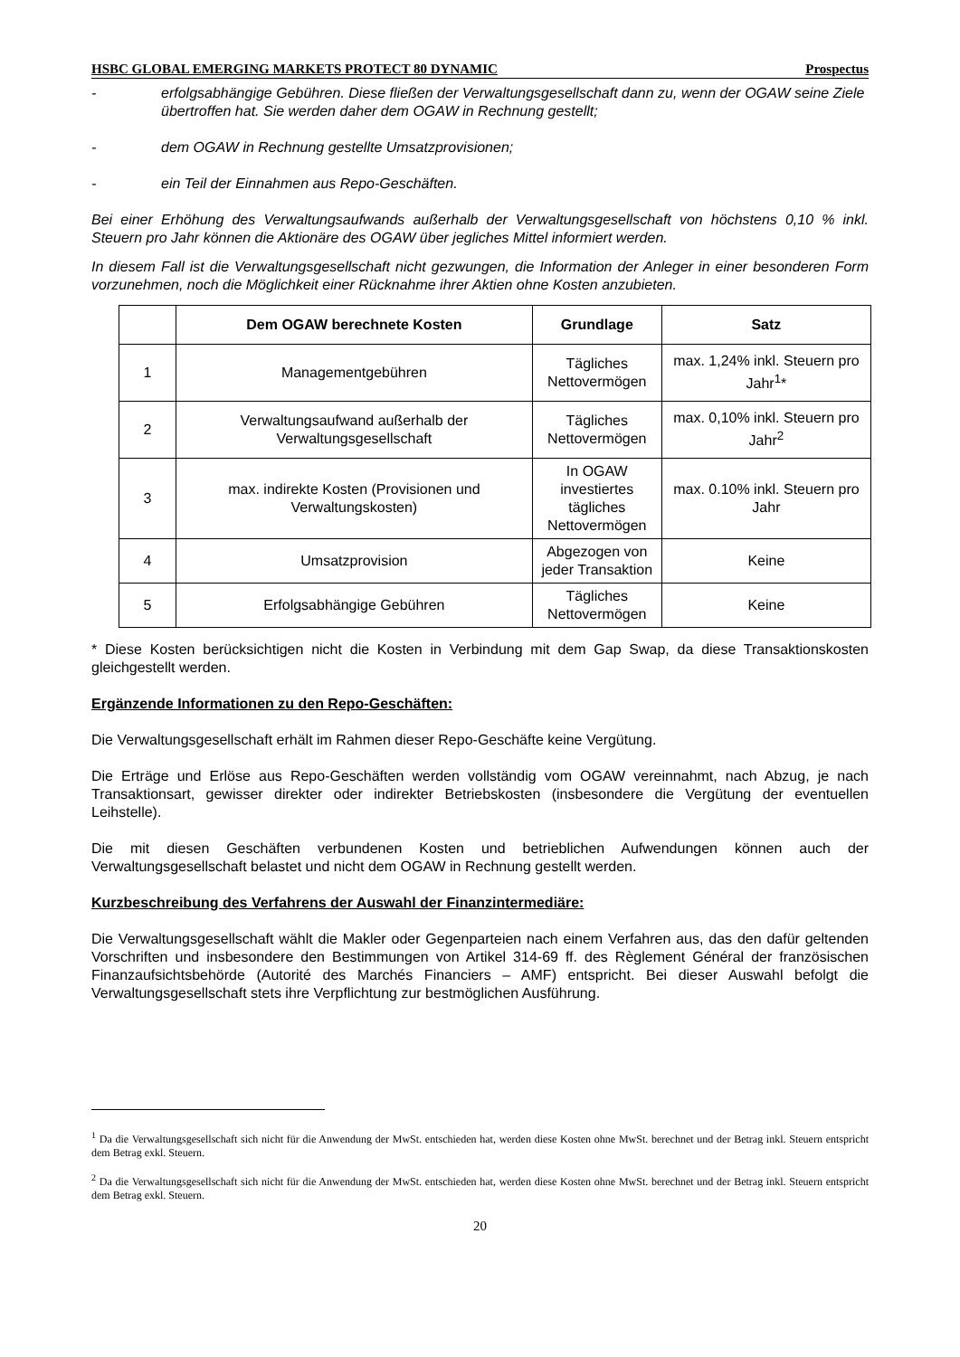HSBC GLOBAL EMERGING MARKETS PROTECT 80 DYNAMIC Prospectus
- erfolgsabhängige Gebühren. Diese fließen der Verwaltungsgesellschaft dann zu, wenn der OGAW seine Ziele übertroffen hat. Sie werden daher dem OGAW in Rechnung gestellt;
- dem OGAW in Rechnung gestellte Umsatzprovisionen;
- ein Teil der Einnahmen aus Repo-Geschäften.
Bei einer Erhöhung des Verwaltungsaufwands außerhalb der Verwaltungsgesellschaft von höchstens 0,10 % inkl. Steuern pro Jahr können die Aktionäre des OGAW über jegliches Mittel informiert werden.
In diesem Fall ist die Verwaltungsgesellschaft nicht gezwungen, die Information der Anleger in einer besonderen Form vorzunehmen, noch die Möglichkeit einer Rücknahme ihrer Aktien ohne Kosten anzubieten.
| | Dem OGAW berechnete Kosten | Grundlage | Satz |
| --- | --- | --- | --- |
| 1 | Managementgebühren | Tägliches Nettovermögen | max. 1,24% inkl. Steuern pro Jahr<sup>1</sup>* |
| 2 | Verwaltungsaufwand außerhalb der Verwaltungsgesellschaft | Tägliches Nettovermögen | max. 0,10% inkl. Steuern pro Jahr<sup>2</sup> |
| 3 | max. indirekte Kosten (Provisionen und Verwaltungskosten) | In OGAW investiertes tägliches Nettovermögen | max. 0.10% inkl. Steuern pro Jahr |
| 4 | Umsatzprovision | Abgezogen von jeder Transaktion | Keine |
| 5 | Erfolgsabhängige Gebühren | Tägliches Nettovermögen | Keine |
* Diese Kosten berücksichtigen nicht die Kosten in Verbindung mit dem Gap Swap, da diese Transaktionskosten gleichgestellt werden.
Ergänzende Informationen zu den Repo-Geschäften:
Die Verwaltungsgesellschaft erhält im Rahmen dieser Repo-Geschäfte keine Vergütung.
Die Erträge und Erlöse aus Repo-Geschäften werden vollständig vom OGAW vereinnahmt, nach Abzug, je nach Transaktionsart, gewisser direkter oder indirekter Betriebskosten (insbesondere die Vergütung der eventuellen Leihstelle).
Die mit diesen Geschäften verbundenen Kosten und betrieblichen Aufwendungen können auch der Verwaltungsgesellschaft belastet und nicht dem OGAW in Rechnung gestellt werden.
Kurzbeschreibung des Verfahrens der Auswahl der Finanzintermediäre:
Die Verwaltungsgesellschaft wählt die Makler oder Gegenparteien nach einem Verfahren aus, das den dafür geltenden Vorschriften und insbesondere den Bestimmungen von Artikel 314-69 ff. des Règlement Général der französischen Finanzaufsichtsbehörde (Autorité des Marchés Financiers – AMF) entspricht. Bei dieser Auswahl befolgt die Verwaltungsgesellschaft stets ihre Verpflichtung zur bestmöglichen Ausführung.
<sup>1</sup> Da die Verwaltungsgesellschaft sich nicht für die Anwendung der MwSt. entschieden hat, werden diese Kosten ohne MwSt. berechnet und der Betrag inkl. Steuern entspricht dem Betrag exkl. Steuern.
<sup>2</sup> Da die Verwaltungsgesellschaft sich nicht für die Anwendung der MwSt. entschieden hat, werden diese Kosten ohne MwSt. berechnet und der Betrag inkl. Steuern entspricht dem Betrag exkl. Steuern.
20